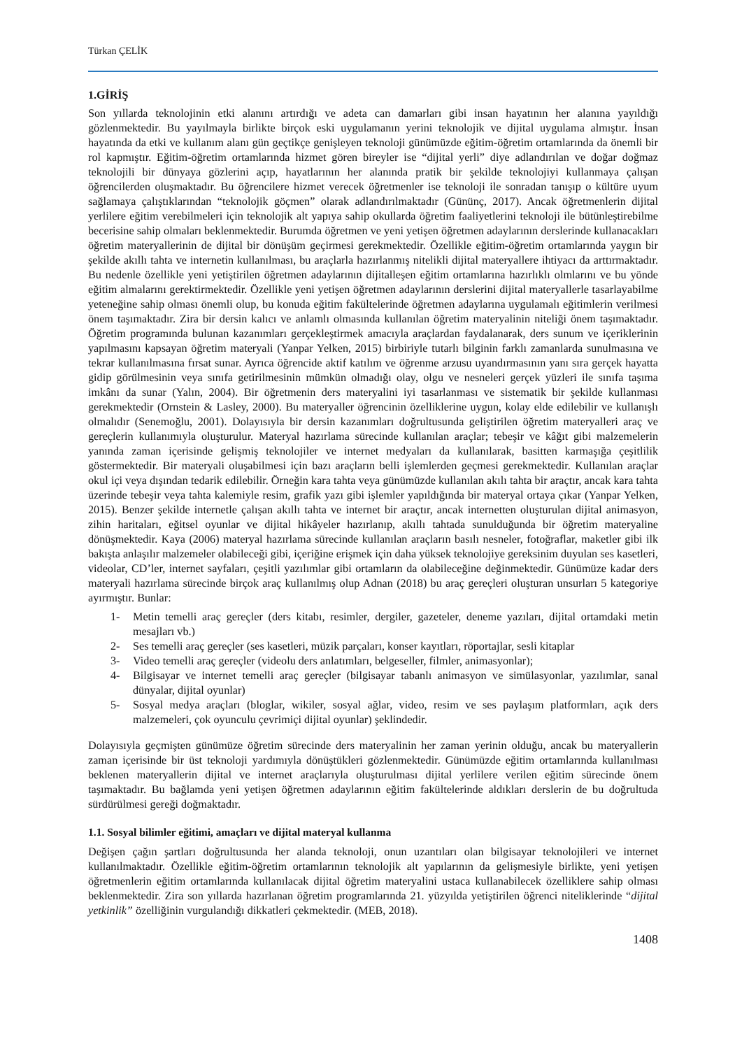Türkan ÇELİK
1.GİRİŞ
Son yıllarda teknolojinin etki alanını artırdığı ve adeta can damarları gibi insan hayatının her alanına yayıldığı gözlenmektedir. Bu yayılmayla birlikte birçok eski uygulamanın yerini teknolojik ve dijital uygulama almıştır. İnsan hayatında da etki ve kullanım alanı gün geçtikçe genişleyen teknoloji günümüzde eğitim-öğretim ortamlarında da önemli bir rol kapmıştır. Eğitim-öğretim ortamlarında hizmet gören bireyler ise “dijital yerli” diye adlandırılan ve doğar doğmaz teknolojili bir dünyaya gözlerini açıp, hayatlarının her alanında pratik bir şekilde teknolojiyi kullanmaya çalışan öğrencilerden oluşmaktadır. Bu öğrencilere hizmet verecek öğretmenler ise teknoloji ile sonradan tanışıp o kültüre uyum sağlamaya çalıştıklarından “teknolojik göçmen” olarak adlandırılmaktadır (Gününç, 2017). Ancak öğretmenlerin dijital yerlilere eğitim verebilmeleri için teknolojik alt yapıya sahip okullarda öğretim faaliyetlerini teknoloji ile bütünleştirebilme becerisine sahip olmaları beklenmektedir. Burumda öğretmen ve yeni yetişen öğretmen adaylarının derslerinde kullanacakları öğretim materyallerinin de dijital bir dönüşüm geçirmesi gerekmektedir. Özellikle eğitim-öğretim ortamlarında yaygın bir şekilde akıllı tahta ve internetin kullanılması, bu araçlarla hazırlanmış nitelikli dijital materyallere ihtiyacı da arttırmaktadır. Bu nedenle özellikle yeni yetiştirilen öğretmen adaylarının dijitalleşen eğitim ortamlarına hazırlıklı olmlarını ve bu yönde eğitim almalarını gerektirmektedir. Özellikle yeni yetişen öğretmen adaylarının derslerini dijital materyallerle tasarlayabilme yeteneğine sahip olması önemli olup, bu konuda eğitim fakültelerinde öğretmen adaylarına uygulamalı eğitimlerin verilmesi önem taşımaktadır. Zira bir dersin kalıcı ve anlamlı olmasında kullanılan öğretim materyalinin niteliği önem taşımaktadır. Öğretim programında bulunan kazanımları gerçekleştirmek amacıyla araçlardan faydalanarak, ders sunum ve içeriklerinin yapılmasını kapsayan öğretim materyali (Yanpar Yelken, 2015) birbiriyle tutarlı bilginin farklı zamanlarda sunulmasına ve tekrar kullanılmasına fırsat sunar. Ayrıca öğrencide aktif katılım ve öğrenme arzusu uyandırmasının yanı sıra gerçek hayatta gidip görülmesinin veya sınıfa getirilmesinin mümkün olmadığı olay, olgu ve nesneleri gerçek yüzleri ile sınıfa taşıma imkânı da sunar (Yalın, 2004). Bir öğretmenin ders materyalini iyi tasarlanması ve sistematik bir şekilde kullanması gerekmektedir (Ornstein & Lasley, 2000). Bu materyaller öğrencinin özelliklerine uygun, kolay elde edilebilir ve kullanışlı olmalıdır (Senemoğlu, 2001). Dolayısıyla bir dersin kazanımları doğrultusunda geliştirilen öğretim materyalleri araç ve gereçlerin kullanımıyla oluşturulur. Materyal hazırlama sürecinde kullanılan araçlar; tebeşir ve kâğıt gibi malzemelerin yanında zaman içerisinde gelişmiş teknolojiler ve internet medyaları da kullanılarak, basitten karmaşığa çeşitlilik göstermektedir. Bir materyali oluşabilmesi için bazı araçların belli işlemlerden geçmesi gerekmektedir. Kullanılan araçlar okul içi veya dışından tedarik edilebilir. Örneğin kara tahta veya günümüzde kullanılan akılı tahta bir araçtır, ancak kara tahta üzerinde tebeşir veya tahta kalemiyle resim, grafik yazı gibi işlemler yapıldığında bir materyal ortaya çıkar (Yanpar Yelken, 2015). Benzer şekilde internetle çalışan akıllı tahta ve internet bir araçtır, ancak internetten oluşturulan dijital animasyon, zihin haritaları, eğitsel oyunlar ve dijital hikâyeler hazırlanıp, akıllı tahtada sunulduğunda bir öğretim materyaline dönüşmektedir. Kaya (2006) materyal hazırlama sürecinde kullanılan araçların basılı nesneler, fotoğraflar, maketler gibi ilk bakışta anlaşılır malzemeler olabileceği gibi, içeriğine erişmek için daha yüksek teknolojiye gereksinim duyulan ses kasetleri, videolar, CD’ler, internet sayfaları, çeşitli yazılımlar gibi ortamların da olabileceğine değinmektedir. Günümüze kadar ders materyali hazırlama sürecinde birçok araç kullanılmış olup Adnan (2018) bu araç gereçleri oluşturan unsurları 5 kategoriye ayırmıştır. Bunlar:
1- Metin temelli araç gereçler (ders kitabı, resimler, dergiler, gazeteler, deneme yazıları, dijital ortamdaki metin mesajları vb.)
2- Ses temelli araç gereçler (ses kasetleri, müzik parçaları, konser kayıtları, röportajlar, sesli kitaplar
3- Video temelli araç gereçler (videolu ders anlatımları, belgeseller, filmler, animasyonlar);
4- Bilgisayar ve internet temelli araç gereçler (bilgisayar tabanlı animasyon ve simülasyonlar, yazılımlar, sanal dünyalar, dijital oyunlar)
5- Sosyal medya araçları (bloglar, wikiler, sosyal ağlar, video, resim ve ses paylaşım platformları, açık ders malzemeleri, çok oyunculu çevrimiçi dijital oyunlar) şeklindedir.
Dolayısıyla geçmişten günümüze öğretim sürecinde ders materyalinin her zaman yerinin olduğu, ancak bu materyallerin zaman içerisinde bir üst teknoloji yardımıyla dönüştükleri gözlenmektedir. Günümüzde eğitim ortamlarında kullanılması beklenen materyallerin dijital ve internet araçlarıyla oluşturulması dijital yerlilere verilen eğitim sürecinde önem taşımaktadır. Bu bağlamda yeni yetişen öğretmen adaylarının eğitim fakültelerinde aldıkları derslerin de bu doğrultuda sürdürülmesi gereği doğmaktadır.
1.1. Sosyal bilimler eğitimi, amaçları ve dijital materyal kullanma
Değişen çağın şartları doğrultusunda her alanda teknoloji, onun uzantıları olan bilgisayar teknolojileri ve internet kullanılmaktadır. Özellikle eğitim-öğretim ortamlarının teknolojik alt yapılarının da gelişmesiyle birlikte, yeni yetişen öğretmenlerin eğitim ortamlarında kullanılacak dijital öğretim materyalini ustaca kullanabilecek özelliklere sahip olması beklenmektedir. Zira son yıllarda hazırlanan öğretim programlarında 21. yüzyılda yetiştirilen öğrenci niteliklerinde “dijital yetkinlik” özelliğinin vurgulandığı dikkatleri çekmektedir. (MEB, 2018).
1408